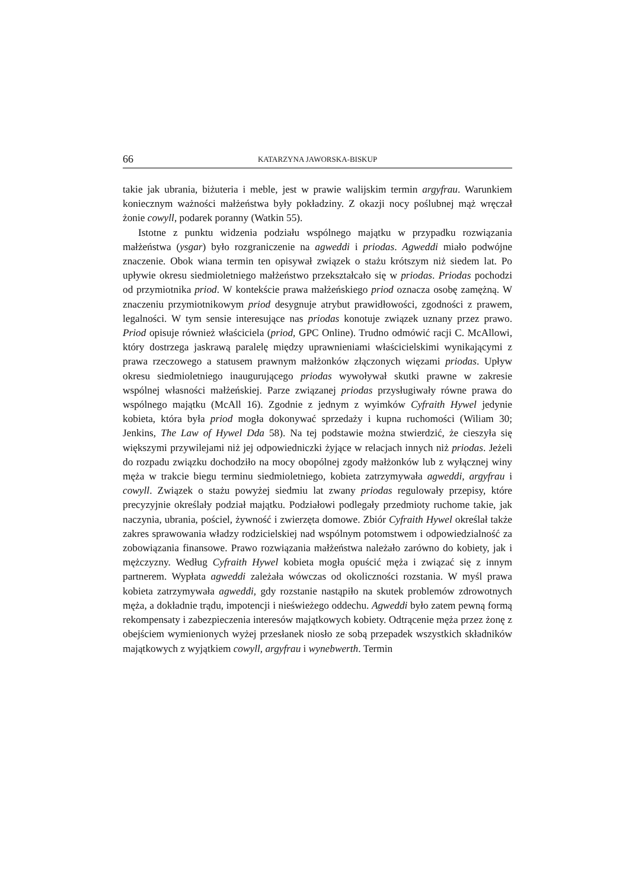66 KATARZYNA JAWORSKA-BISKUP
takie jak ubrania, biżuteria i meble, jest w prawie walijskim termin argyfrau. Warunkiem koniecznym ważności małżeństwa były pokładziny. Z okazji nocy poślubnej mąż wręczał żonie cowyll, podarek poranny (Watkin 55).
Istotne z punktu widzenia podziału wspólnego majątku w przypadku rozwiązania małżeństwa (ysgar) było rozgraniczenie na agweddi i priodas. Agweddi miało podwójne znaczenie. Obok wiana termin ten opisywał związek o stażu krótszym niż siedem lat. Po upływie okresu siedmioletniego małżeństwo przekształcało się w priodas. Priodas pochodzi od przymiotnika priod. W kontekście prawa małżeńskiego priod oznacza osobę zamężną. W znaczeniu przymiotnikowym priod desygnuje atrybut prawidłowości, zgodności z prawem, legalności. W tym sensie interesujące nas priodas konotuje związek uznany przez prawo. Priod opisuje również właściciela (priod, GPC Online). Trudno odmówić racji C. McAllowi, który dostrzega jaskrawą paralelę między uprawnieniami właścicielskimi wynikającymi z prawa rzeczowego a statusem prawnym małżonków złączonych więzami priodas. Upływ okresu siedmioletniego inaugurującego priodas wywoływał skutki prawne w zakresie wspólnej własności małżeńskiej. Parze związanej priodas przysługiwały równe prawa do wspólnego majątku (McAll 16). Zgodnie z jednym z wyimków Cyfraith Hywel jedynie kobieta, która była priod mogła dokonywać sprzedaży i kupna ruchomości (Wiliam 30; Jenkins, The Law of Hywel Dda 58). Na tej podstawie można stwierdzić, że cieszyła się większymi przywilejami niż jej odpowiedniczki żyjące w relacjach innych niż priodas. Jeżeli do rozpadu związku dochodziło na mocy obopólnej zgody małżonków lub z wyłącznej winy męża w trakcie biegu terminu siedmioletniego, kobieta zatrzymywała agweddi, argyfrau i cowyll. Związek o stażu powyżej siedmiu lat zwany priodas regulowały przepisy, które precyzyjnie określały podział majątku. Podziałowi podlegały przedmioty ruchome takie, jak naczynia, ubrania, pościel, żywność i zwierzęta domowe. Zbiór Cyfraith Hywel określał także zakres sprawowania władzy rodzicielskiej nad wspólnym potomstwem i odpowiedzialność za zobowiązania finansowe. Prawo rozwiązania małżeństwa należało zarówno do kobiety, jak i mężczyzny. Według Cyfraith Hywel kobieta mogła opuścić męża i związać się z innym partnerem. Wypłata agweddi zależała wówczas od okoliczności rozstania. W myśl prawa kobieta zatrzymywała agweddi, gdy rozstanie nastąpiło na skutek problemów zdrowotnych męża, a dokładnie trądu, impotencji i nieświeżego oddechu. Agweddi było zatem pewną formą rekompensaty i zabezpieczenia interesów majątkowych kobiety. Odtrącenie męża przez żonę z obejściem wymienionych wyżej przesłanek niosło ze sobą przepadek wszystkich składników majątkowych z wyjątkiem cowyll, argyfrau i wynebwerth. Termin